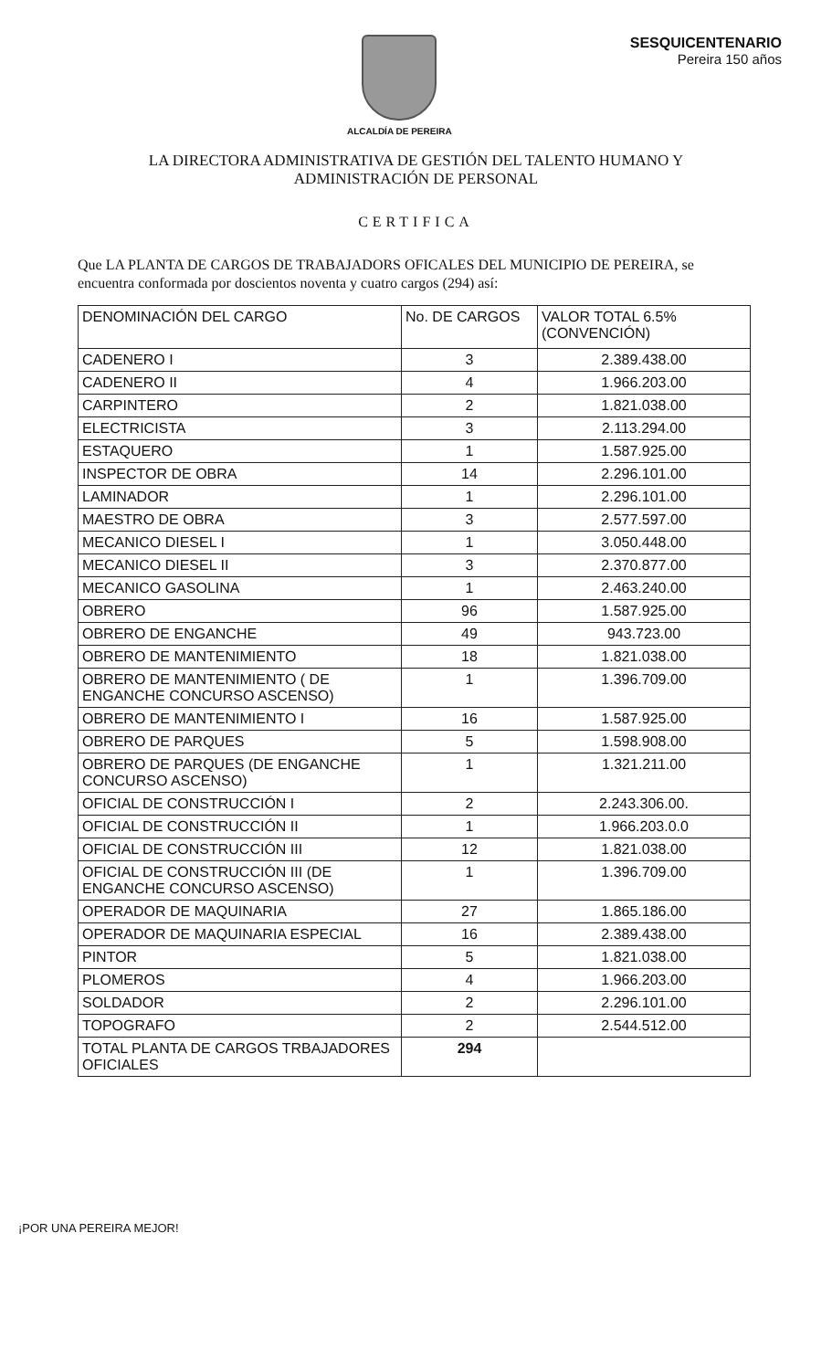ALCALDÍA DE PEREIRA
SESQUICENTENARIO
Pereira 150 años
LA DIRECTORA ADMINISTRATIVA DE GESTIÓN DEL TALENTO HUMANO Y ADMINISTRACIÓN DE PERSONAL
CERTIFICA
Que LA PLANTA DE CARGOS DE TRABAJADORS OFICALES DEL MUNICIPIO DE PEREIRA, se encuentra conformada por doscientos noventa y cuatro cargos (294) así:
| DENOMINACIÓN DEL CARGO | No. DE CARGOS | VALOR TOTAL 6.5% (CONVENCIÓN) |
| --- | --- | --- |
| CADENERO I | 3 | 2.389.438.00 |
| CADENERO II | 4 | 1.966.203.00 |
| CARPINTERO | 2 | 1.821.038.00 |
| ELECTRICISTA | 3 | 2.113.294.00 |
| ESTAQUERO | 1 | 1.587.925.00 |
| INSPECTOR DE OBRA | 14 | 2.296.101.00 |
| LAMINADOR | 1 | 2.296.101.00 |
| MAESTRO DE OBRA | 3 | 2.577.597.00 |
| MECANICO DIESEL I | 1 | 3.050.448.00 |
| MECANICO DIESEL II | 3 | 2.370.877.00 |
| MECANICO GASOLINA | 1 | 2.463.240.00 |
| OBRERO | 96 | 1.587.925.00 |
| OBRERO DE ENGANCHE | 49 | 943.723.00 |
| OBRERO DE MANTENIMIENTO | 18 | 1.821.038.00 |
| OBRERO DE MANTENIMIENTO ( DE ENGANCHE CONCURSO ASCENSO) | 1 | 1.396.709.00 |
| OBRERO DE MANTENIMIENTO I | 16 | 1.587.925.00 |
| OBRERO DE PARQUES | 5 | 1.598.908.00 |
| OBRERO DE PARQUES (DE ENGANCHE CONCURSO ASCENSO) | 1 | 1.321.211.00 |
| OFICIAL DE CONSTRUCCIÓN I | 2 | 2.243.306.00. |
| OFICIAL DE CONSTRUCCIÓN II | 1 | 1.966.203.0.0 |
| OFICIAL DE CONSTRUCCIÓN III | 12 | 1.821.038.00 |
| OFICIAL DE CONSTRUCCIÓN III (DE ENGANCHE CONCURSO ASCENSO) | 1 | 1.396.709.00 |
| OPERADOR DE MAQUINARIA | 27 | 1.865.186.00 |
| OPERADOR DE MAQUINARIA ESPECIAL | 16 | 2.389.438.00 |
| PINTOR | 5 | 1.821.038.00 |
| PLOMEROS | 4 | 1.966.203.00 |
| SOLDADOR | 2 | 2.296.101.00 |
| TOPOGRAFO | 2 | 2.544.512.00 |
| TOTAL PLANTA DE CARGOS TRBAJADORES OFICIALES | 294 | |
¡POR UNA PEREIRA MEJOR!